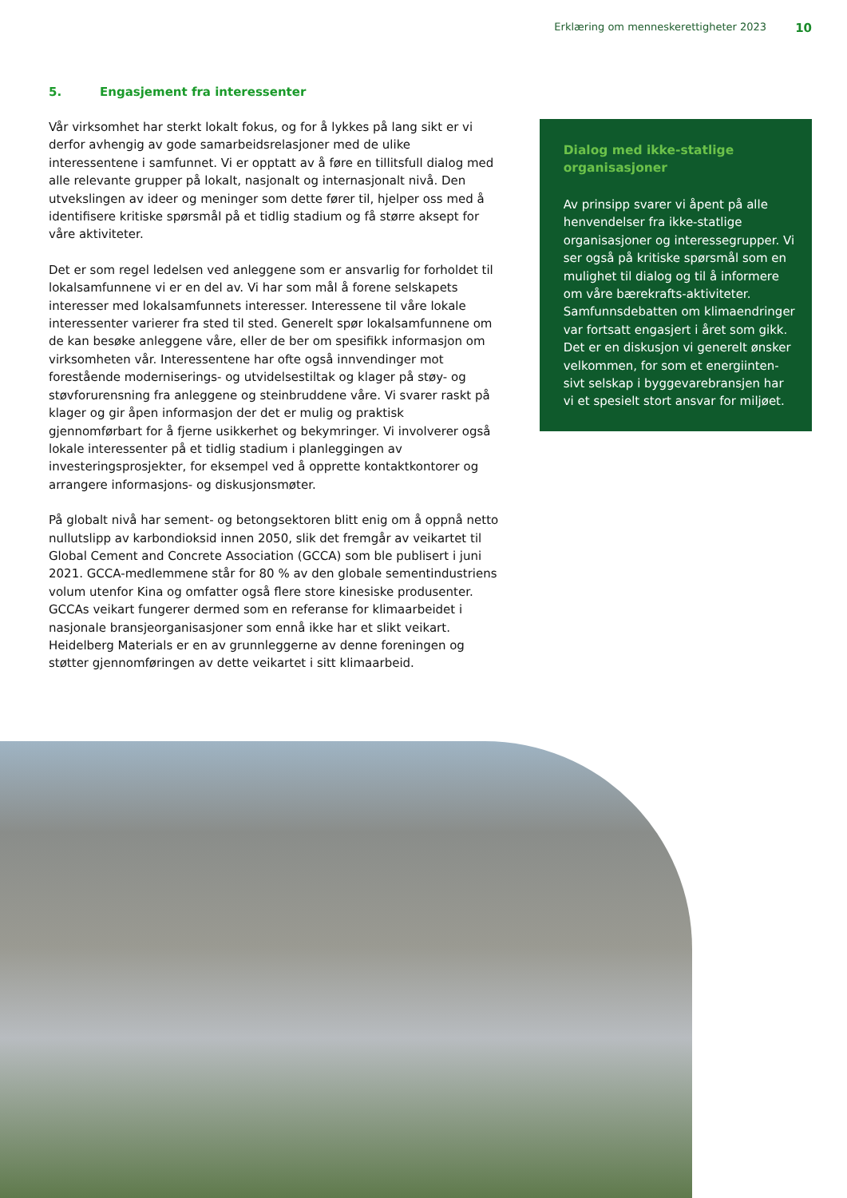Erklæring om menneskerettigheter 2023 10
5. Engasjement fra interessenter
Vår virksomhet har sterkt lokalt fokus, og for å lykkes på lang sikt er vi derfor avhengig av gode samarbeidsrelasjoner med de ulike interessentene i samfunnet. Vi er opptatt av å føre en tillitsfull dialog med alle relevante grupper på lokalt, nasjonalt og internasjonalt nivå. Den utvekslingen av ideer og meninger som dette fører til, hjelper oss med å identifisere kritiske spørsmål på et tidlig stadium og få større aksept for våre aktiviteter.
Det er som regel ledelsen ved anleggene som er ansvarlig for forholdet til lokalsamfunnene vi er en del av. Vi har som mål å forene selskapets interesser med lokalsamfunnets interesser. Interessene til våre lokale interessenter varierer fra sted til sted. Generelt spør lokalsamfunnene om de kan besøke anleggene våre, eller de ber om spesifikk informasjon om virksomheten vår. Interessentene har ofte også innvendinger mot forestående moderniserings- og utvidelsestiltak og klager på støy- og støvforurensning fra anleggene og steinbruddene våre. Vi svarer raskt på klager og gir åpen informasjon der det er mulig og praktisk gjennomførbart for å fjerne usikkerhet og bekymringer. Vi involverer også lokale interessenter på et tidlig stadium i planleggingen av investeringsprosjekter, for eksempel ved å opprette kontaktkontorer og arrangere informasjons- og diskusjonsmøter.
På globalt nivå har sement- og betongsektoren blitt enig om å oppnå netto nullutslipp av karbondioksid innen 2050, slik det fremgår av veikartet til Global Cement and Concrete Association (GCCA) som ble publisert i juni 2021. GCCA-medlemmene står for 80 % av den globale sementindustriens volum utenfor Kina og omfatter også flere store kinesiske produsenter. GCCAs veikart fungerer dermed som en referanse for klimaarbeidet i nasjonale bransjeorganisasjoner som ennå ikke har et slikt veikart. Heidelberg Materials er en av grunnleggerne av denne foreningen og støtter gjennomføringen av dette veikartet i sitt klimaarbeid.
Dialog med ikke-statlige organisasjoner
Av prinsipp svarer vi åpent på alle henvendelser fra ikke-statlige organisasjoner og interessegrupper. Vi ser også på kritiske spørsmål som en mulighet til dialog og til å informere om våre bærekrafts-aktiviteter. Samfunnsdebatten om klimaendringer var fortsatt engasjert i året som gikk. Det er en diskusjon vi generelt ønsker velkommen, for som et energiinten-sivt selskap i byggevarebransjen har vi et spesielt stort ansvar for miljøet.